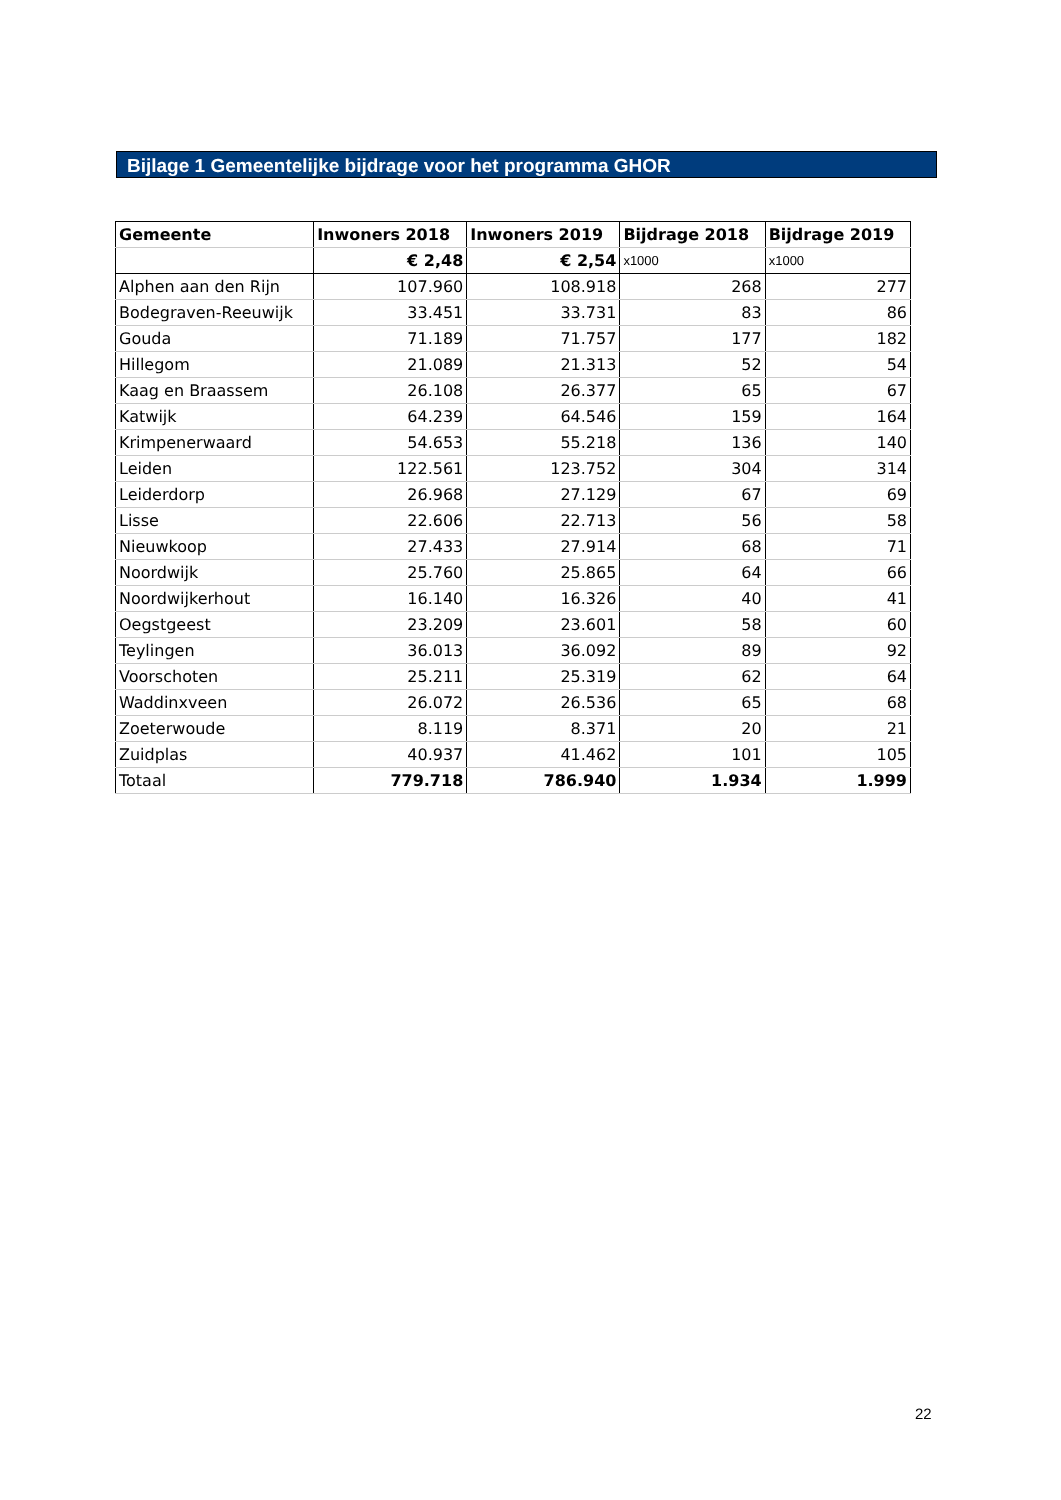Bijlage 1 Gemeentelijke bijdrage voor het programma GHOR
| Gemeente | Inwoners 2018 | Inwoners 2019 | Bijdrage 2018 | Bijdrage 2019 |
| --- | --- | --- | --- | --- |
| | € 2,48 | € 2,54 | x1000 | x1000 |
| Alphen aan den Rijn | 107.960 | 108.918 | 268 | 277 |
| Bodegraven-Reeuwijk | 33.451 | 33.731 | 83 | 86 |
| Gouda | 71.189 | 71.757 | 177 | 182 |
| Hillegom | 21.089 | 21.313 | 52 | 54 |
| Kaag en Braassem | 26.108 | 26.377 | 65 | 67 |
| Katwijk | 64.239 | 64.546 | 159 | 164 |
| Krimpenerwaard | 54.653 | 55.218 | 136 | 140 |
| Leiden | 122.561 | 123.752 | 304 | 314 |
| Leiderdorp | 26.968 | 27.129 | 67 | 69 |
| Lisse | 22.606 | 22.713 | 56 | 58 |
| Nieuwkoop | 27.433 | 27.914 | 68 | 71 |
| Noordwijk | 25.760 | 25.865 | 64 | 66 |
| Noordwijkerhout | 16.140 | 16.326 | 40 | 41 |
| Oegstgeest | 23.209 | 23.601 | 58 | 60 |
| Teylingen | 36.013 | 36.092 | 89 | 92 |
| Voorschoten | 25.211 | 25.319 | 62 | 64 |
| Waddinxveen | 26.072 | 26.536 | 65 | 68 |
| Zoeterwoude | 8.119 | 8.371 | 20 | 21 |
| Zuidplas | 40.937 | 41.462 | 101 | 105 |
| Totaal | 779.718 | 786.940 | 1.934 | 1.999 |
22